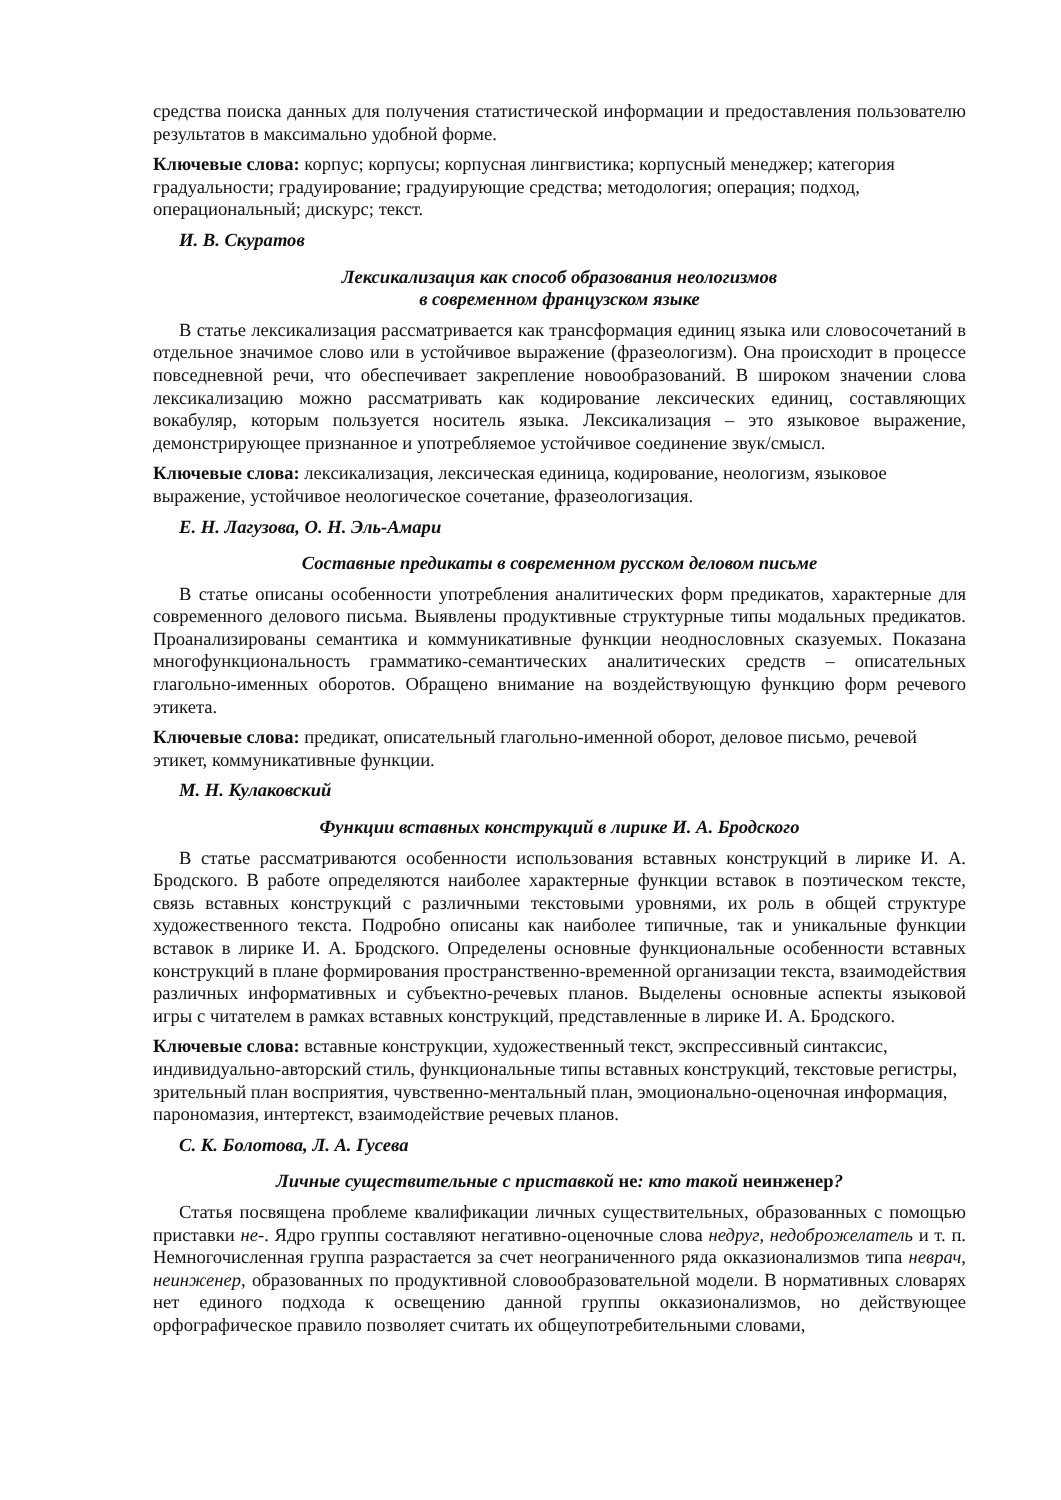средства поиска данных для получения статистической информации и предоставления пользователю результатов в максимально удобной форме.
Ключевые слова: корпус; корпусы; корпусная лингвистика; корпусный менеджер; категория градуальности; градуирование; градуирующие средства; методология; операция; подход, операциональный; дискурс; текст.
И. В. Скуратов
Лексикализация как способ образования неологизмов
в современном французском языке
В статье лексикализация рассматривается как трансформация единиц языка или словосочетаний в отдельное значимое слово или в устойчивое выражение (фразеологизм). Она происходит в процессе повседневной речи, что обеспечивает закрепление новообразований. В широком значении слова лексикализацию можно рассматривать как кодирование лексических единиц, составляющих вокабуляр, которым пользуется носитель языка. Лексикализация – это языковое выражение, демонстрирующее признанное и употребляемое устойчивое соединение звук/смысл.
Ключевые слова: лексикализация, лексическая единица, кодирование, неологизм, языковое выражение, устойчивое неологическое сочетание, фразеологизация.
Е. Н. Лагузова, О. Н. Эль-Амари
Составные предикаты в современном русском деловом письме
В статье описаны особенности употребления аналитических форм предикатов, характерные для современного делового письма. Выявлены продуктивные структурные типы модальных предикатов. Проанализированы семантика и коммуникативные функции неоднословных сказуемых. Показана многофункциональность грамматико-семантических аналитических средств – описательных глагольно-именных оборотов. Обращено внимание на воздействующую функцию форм речевого этикета.
Ключевые слова: предикат, описательный глагольно-именной оборот, деловое письмо, речевой этикет, коммуникативные функции.
М. Н. Кулаковский
Функции вставных конструкций в лирике И. А. Бродского
В статье рассматриваются особенности использования вставных конструкций в лирике И. А. Бродского. В работе определяются наиболее характерные функции вставок в поэтическом тексте, связь вставных конструкций с различными текстовыми уровнями, их роль в общей структуре художественного текста. Подробно описаны как наиболее типичные, так и уникальные функции вставок в лирике И. А. Бродского. Определены основные функциональные особенности вставных конструкций в плане формирования пространственно-временной организации текста, взаимодействия различных информативных и субъектно-речевых планов. Выделены основные аспекты языковой игры с читателем в рамках вставных конструкций, представленные в лирике И. А. Бродского.
Ключевые слова: вставные конструкции, художественный текст, экспрессивный синтаксис, индивидуально-авторский стиль, функциональные типы вставных конструкций, текстовые регистры, зрительный план восприятия, чувственно-ментальный план, эмоционально-оценочная информация, парономазия, интертекст, взаимодействие речевых планов.
С. К. Болотова, Л. А. Гусева
Личные существительные с приставкой не: кто такой неинженер?
Статья посвящена проблеме квалификации личных существительных, образованных с помощью приставки не-. Ядро группы составляют негативно-оценочные слова недруг, недоброжелатель и т. п. Немногочисленная группа разрастается за счет неограниченного ряда окказионализмов типа неврач, неинженер, образованных по продуктивной словообразовательной модели. В нормативных словарях нет единого подхода к освещению данной группы окказионализмов, но действующее орфографическое правило позволяет считать их общеупотребительными словами,